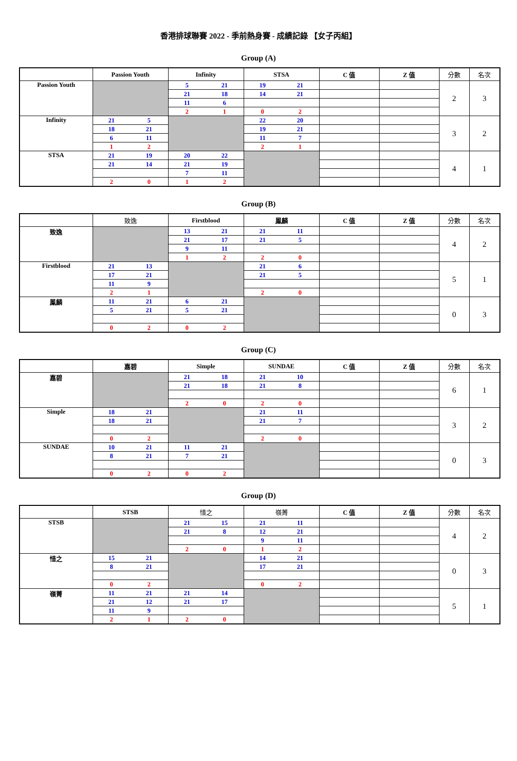香港排球聯賽 2022 - 季前熱身賽 - 成績記錄 【女子丙組】
Group (A)
| | Passion Youth | | Infinity | | STSA | | C 值 | Z 值 | 分數 | 名次 |
| --- | --- | --- | --- | --- | --- | --- | --- | --- | --- | --- |
| Passion Youth | | | 5 | 21 | 19 | 21 | | | 2 | 3 |
| | | | 21 | 18 | 14 | 21 | | | | |
| | | | 11 | 6 | | | | | | |
| | | | 2 | 1 | 0 | 2 | | | | |
| Infinity | 21 | 5 | | | 22 | 20 | | | 3 | 2 |
| | 18 | 21 | | | 19 | 21 | | | | |
| | 6 | 11 | | | 11 | 7 | | | | |
| | 1 | 2 | | | 2 | 1 | | | | |
| STSA | 21 | 19 | 20 | 22 | | | | | 4 | 1 |
| | 21 | 14 | 21 | 19 | | | | | | |
| | | | 7 | 11 | | | | | | |
| | 2 | 0 | 1 | 2 | | | | | | |
Group (B)
| | 致逸 | | Firstblood | | 鳳麟 | | C 值 | Z 值 | 分數 | 名次 |
| --- | --- | --- | --- | --- | --- | --- | --- | --- | --- | --- |
| 致逸 | | | 13 | 21 | 21 | 11 | | | 4 | 2 |
| | | | 21 | 17 | 21 | 5 | | | | |
| | | | 9 | 11 | | | | | | |
| | | | 1 | 2 | 2 | 0 | | | | |
| Firstblood | 21 | 13 | | | 21 | 6 | | | 5 | 1 |
| | 17 | 21 | | | 21 | 5 | | | | |
| | 11 | 9 | | | | | | | | |
| | 2 | 1 | | | 2 | 0 | | | | |
| 鳳麟 | 11 | 21 | 6 | 21 | | | | | 0 | 3 |
| | 5 | 21 | 5 | 21 | | | | | | |
| | 0 | 2 | 0 | 2 | | | | | | |
Group (C)
| | 嘉碧 | | Simple | | SUNDAE | | C 值 | Z 值 | 分數 | 名次 |
| --- | --- | --- | --- | --- | --- | --- | --- | --- | --- | --- |
| 嘉碧 | | | 21 | 18 | 21 | 10 | | | 6 | 1 |
| | | | 21 | 18 | 21 | 8 | | | | |
| | | | 2 | 0 | 2 | 0 | | | | |
| Simple | 18 | 21 | | | 21 | 11 | | | 3 | 2 |
| | 18 | 21 | | | 21 | 7 | | | | |
| | 0 | 2 | | | 2 | 0 | | | | |
| SUNDAE | 10 | 21 | 11 | 21 | | | | | 0 | 3 |
| | 8 | 21 | 7 | 21 | | | | | | |
| | 0 | 2 | 0 | 2 | | | | | | |
Group (D)
| | STSB | | 惜之 | | 嶺菁 | | C 值 | Z 值 | 分數 | 名次 |
| --- | --- | --- | --- | --- | --- | --- | --- | --- | --- | --- |
| STSB | | | 21 | 15 | 21 | 11 | | | 4 | 2 |
| | | | 21 | 8 | 12 | 21 | | | | |
| | | | | | 9 | 11 | | | | |
| | | | 2 | 0 | 1 | 2 | | | | |
| 惜之 | 15 | 21 | | | 14 | 21 | | | 0 | 3 |
| | 8 | 21 | | | 17 | 21 | | | | |
| | 0 | 2 | | | 0 | 2 | | | | |
| 嶺菁 | 11 | 21 | 21 | 14 | | | | | 5 | 1 |
| | 21 | 12 | 21 | 17 | | | | | | |
| | 11 | 9 | | | | | | | | |
| | 2 | 1 | 2 | 0 | | | | | | |